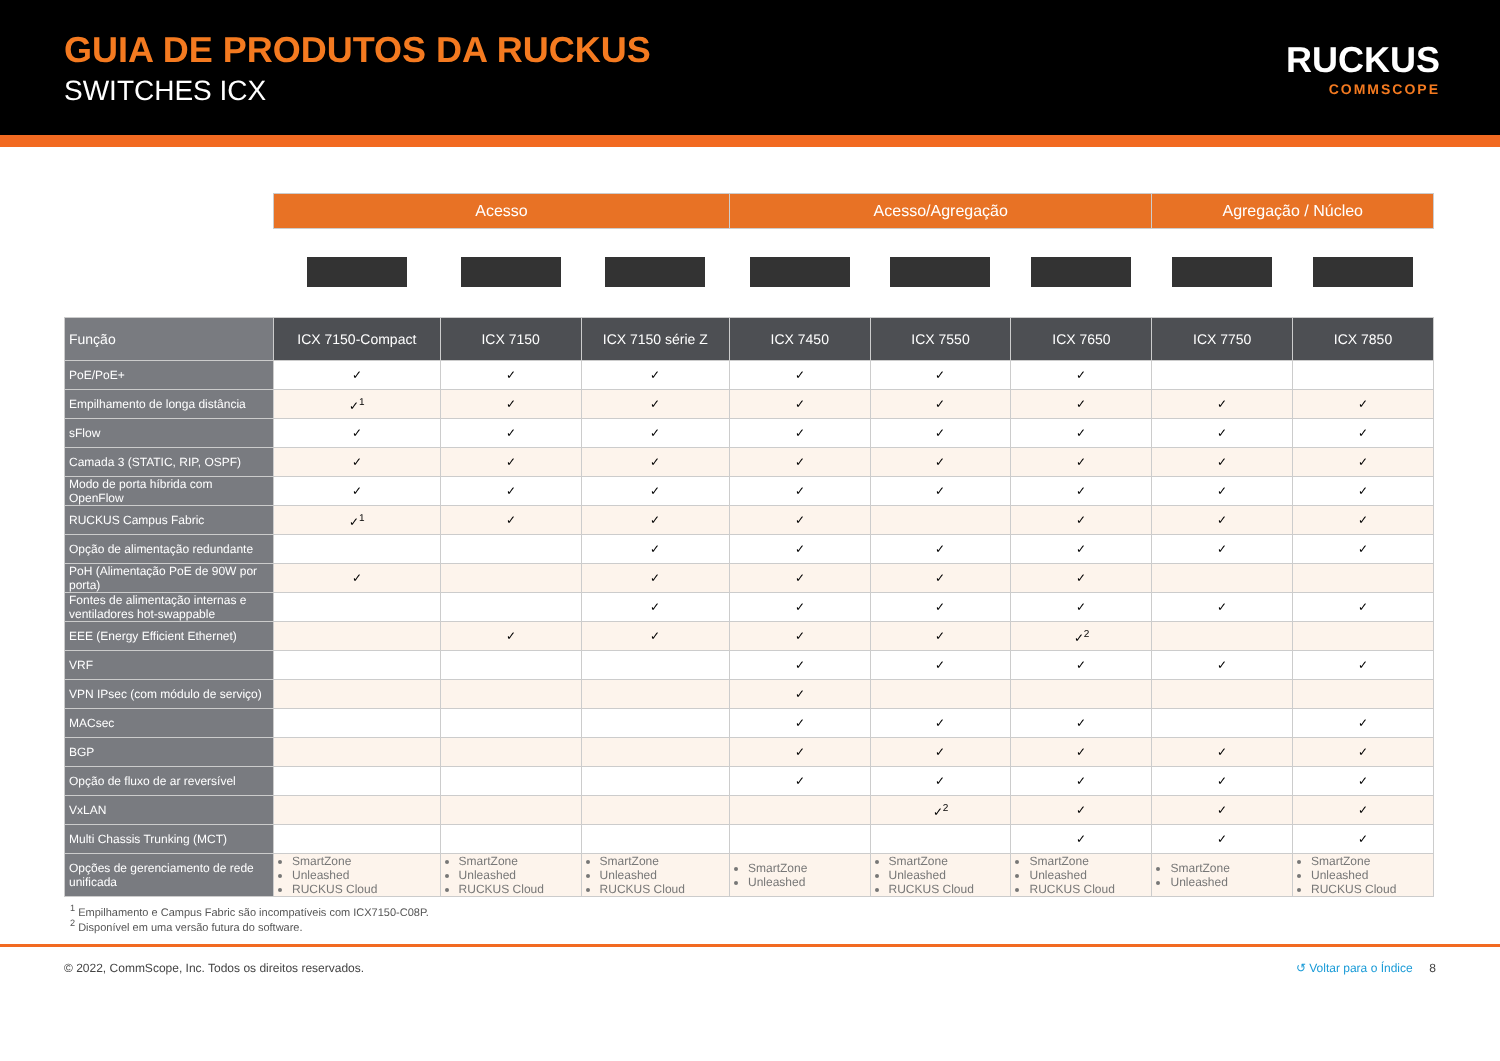GUIA DE PRODUTOS DA RUCKUS
SWITCHES ICX
RUCKUS
COMMSCOPE
| | Acesso | | | Acesso/Agregação | | | Agregação / Núcleo | |
| Função | ICX 7150-Compact | ICX 7150 | ICX 7150 série Z | ICX 7450 | ICX 7550 | ICX 7650 | ICX 7750 | ICX 7850 |
| PoE/PoE+ | ✓ | ✓ | ✓ | ✓ | ✓ | ✓ | | |
| Empilhamento de longa distância | ✓<sup>1</sup> | ✓ | ✓ | ✓ | ✓ | ✓ | ✓ | ✓ |
| sFlow | ✓ | ✓ | ✓ | ✓ | ✓ | ✓ | ✓ | ✓ |
| Camada 3 (STATIC, RIP, OSPF) | ✓ | ✓ | ✓ | ✓ | ✓ | ✓ | ✓ | ✓ |
| Modo de porta híbrida com OpenFlow | ✓ | ✓ | ✓ | ✓ | ✓ | ✓ | ✓ | ✓ |
| RUCKUS Campus Fabric | ✓<sup>1</sup> | ✓ | ✓ | ✓ | | ✓ | ✓ | ✓ |
| Opção de alimentação redundante | | | ✓ | ✓ | ✓ | ✓ | ✓ | ✓ |
| PoH (Alimentação PoE de 90W por porta) | ✓ | | ✓ | ✓ | ✓ | ✓ | | |
| Fontes de alimentação internas e ventiladores hot-swappable | | | ✓ | ✓ | ✓ | ✓ | ✓ | ✓ |
| EEE (Energy Efficient Ethernet) | | ✓ | ✓ | ✓ | ✓ | ✓<sup>2</sup> | | |
| VRF | | | | ✓ | ✓ | ✓ | ✓ | ✓ |
| VPN IPsec (com módulo de serviço) | | | | ✓ | | | | |
| MACsec | | | | ✓ | ✓ | ✓ | | ✓ |
| BGP | | | | ✓ | ✓ | ✓ | ✓ | ✓ |
| Opção de fluxo de ar reversível | | | | ✓ | ✓ | ✓ | ✓ | ✓ |
| VxLAN | | | | | ✓<sup>2</sup> | ✓ | ✓ | ✓ |
| Multi Chassis Trunking (MCT) | | | | | | ✓ | ✓ | ✓ |
| Opções de gerenciamento de rede unificada | SmartZone Unleashed RUCKUS Cloud | SmartZone Unleashed RUCKUS Cloud | SmartZone Unleashed RUCKUS Cloud | SmartZone Unleashed | SmartZone Unleashed RUCKUS Cloud | SmartZone Unleashed RUCKUS Cloud | SmartZone Unleashed | SmartZone Unleashed RUCKUS Cloud |
<sup>1</sup> Empilhamento e Campus Fabric são incompatíveis com ICX7150-C08P.
<sup>2</sup> Disponível em uma versão futura do software.
© 2022, CommScope, Inc. Todos os direitos reservados.
↺ Voltar para o Índice 8